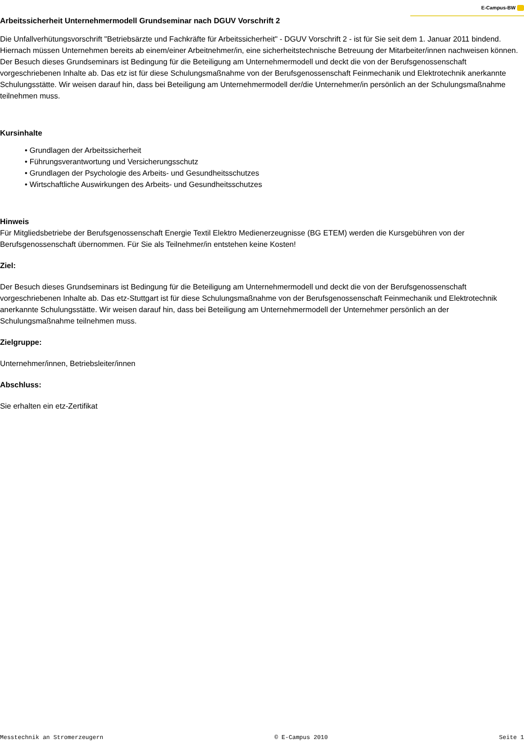E-Campus-BW
Arbeitssicherheit Unternehmermodell Grundseminar nach DGUV Vorschrift 2
Die Unfallverhütungsvorschrift "Betriebsärzte und Fachkräfte für Arbeitssicherheit" - DGUV Vorschrift 2 - ist für Sie seit dem 1. Januar 2011 bindend. Hiernach müssen Unternehmen bereits ab einem/einer Arbeitnehmer/in, eine sicherheitstechnische Betreuung der Mitarbeiter/innen nachweisen können.
Der Besuch dieses Grundseminars ist Bedingung für die Beteiligung am Unternehmermodell und deckt die von der Berufsgenossenschaft vorgeschriebenen Inhalte ab. Das etz ist für diese Schulungsmaßnahme von der Berufsgenossenschaft Feinmechanik und Elektrotechnik anerkannte Schulungsstätte. Wir weisen darauf hin, dass bei Beteiligung am Unternehmermodell der/die Unternehmer/in persönlich an der Schulungsmaßnahme teilnehmen muss.
Kursinhalte
• Grundlagen der Arbeitssicherheit
• Führungsverantwortung und Versicherungsschutz
• Grundlagen der Psychologie des Arbeits- und Gesundheitsschutzes
• Wirtschaftliche Auswirkungen des Arbeits- und Gesundheitsschutzes
Hinweis
Für Mitgliedsbetriebe der Berufsgenossenschaft Energie Textil Elektro Medienerzeugnisse (BG ETEM) werden die Kursgebühren von der Berufsgenossenschaft übernommen. Für Sie als Teilnehmer/in entstehen keine Kosten!
Ziel:
Der Besuch dieses Grundseminars ist Bedingung für die Beteiligung am Unternehmermodell und deckt die von der Berufsgenossenschaft vorgeschriebenen Inhalte ab. Das etz-Stuttgart ist für diese Schulungsmaßnahme von der Berufsgenossenschaft Feinmechanik und Elektrotechnik anerkannte Schulungsstätte. Wir weisen darauf hin, dass bei Beteiligung am Unternehmermodell der Unternehmer persönlich an der Schulungsmaßnahme teilnehmen muss.
Zielgruppe:
Unternehmer/innen, Betriebsleiter/innen
Abschluss:
Sie erhalten ein etz-Zertifikat
Messtechnik an Stromerzeugern © E-Campus 2010 Seite 1